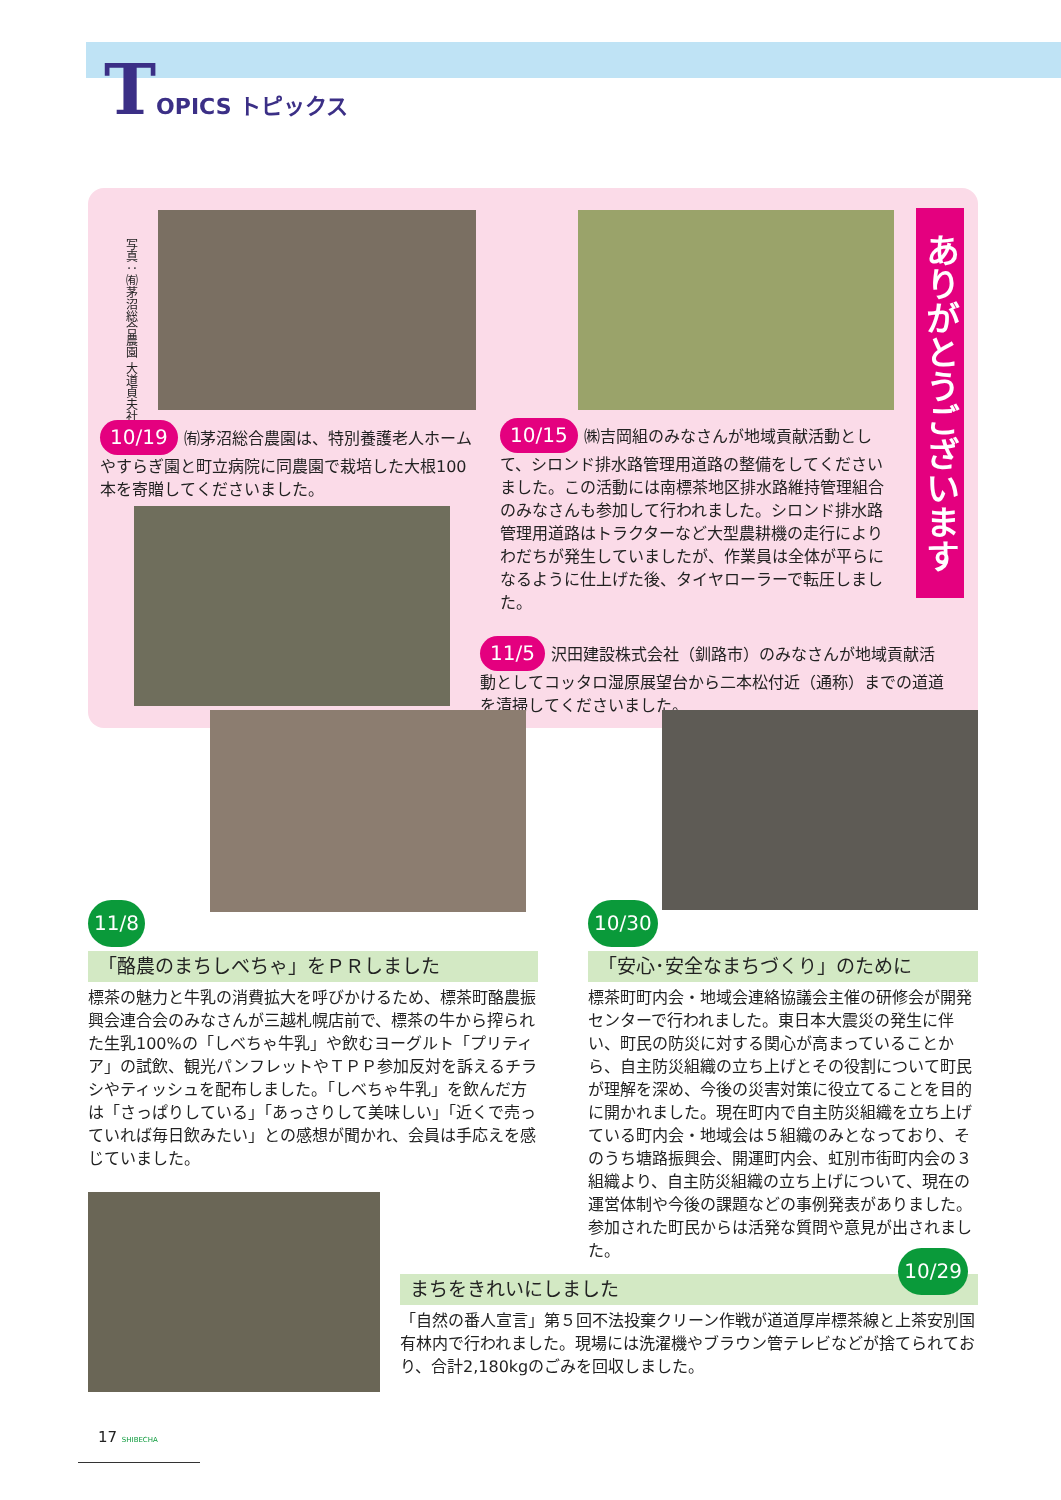TOPICS トピックス
写真：㈲茅沼総合農園 大道貞夫社長
ありがとうございます
10/19 ㈲茅沼総合農園は、特別養護老人ホームやすらぎ園と町立病院に同農園で栽培した大根100本を寄贈してくださいました。
10/15 ㈱吉岡組のみなさんが地域貢献活動として、シロンド排水路管理用道路の整備をしてくださいました。この活動には南標茶地区排水路維持管理組合のみなさんも参加して行われました。シロンド排水路管理用道路はトラクターなど大型農耕機の走行によりわだちが発生していましたが、作業員は全体が平らになるように仕上げた後、タイヤローラーで転圧しました。
11/5 沢田建設株式会社（釧路市）のみなさんが地域貢献活動としてコッタロ湿原展望台から二本松付近（通称）までの道道を清掃してくださいました。
11/8
「酪農のまちしべちゃ」をＰＲしました
標茶の魅力と牛乳の消費拡大を呼びかけるため、標茶町酪農振興会連合会のみなさんが三越札幌店前で、標茶の牛から搾られた生乳100%の「しべちゃ牛乳」や飲むヨーグルト「プリティア」の試飲、観光パンフレットやＴＰＰ参加反対を訴えるチラシやティッシュを配布しました。「しべちゃ牛乳」を飲んだ方は「さっぱりしている」「あっさりして美味しい」「近くで売っていれば毎日飲みたい」との感想が聞かれ、会員は手応えを感じていました。
10/30
「安心･安全なまちづくり」のために
標茶町町内会・地域会連絡協議会主催の研修会が開発センターで行われました。東日本大震災の発生に伴い、町民の防災に対する関心が高まっていることから、自主防災組織の立ち上げとその役割について町民が理解を深め、今後の災害対策に役立てることを目的に開かれました。現在町内で自主防災組織を立ち上げている町内会・地域会は５組織のみとなっており、そのうち塘路振興会、開運町内会、虹別市街町内会の３組織より、自主防災組織の立ち上げについて、現在の運営体制や今後の課題などの事例発表がありました。参加された町民からは活発な質問や意見が出されました。
まちをきれいにしました 10/29
「自然の番人宣言」第５回不法投棄クリーン作戦が道道厚岸標茶線と上茶安別国有林内で行われました。現場には洗濯機やブラウン管テレビなどが捨てられており、合計2,180kgのごみを回収しました。
17 SHIBECHA